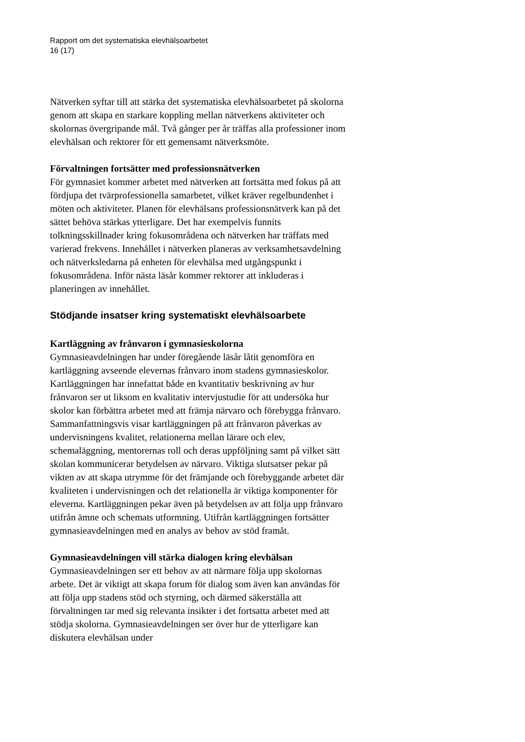Rapport om det systematiska elevhälsoarbetet
16 (17)
Nätverken syftar till att stärka det systematiska elevhälsoarbetet på skolorna genom att skapa en starkare koppling mellan nätverkens aktiviteter och skolornas övergripande mål. Två gånger per år träffas alla professioner inom elevhälsan och rektorer för ett gemensamt nätverksmöte.
Förvaltningen fortsätter med professionsnätverken
För gymnasiet kommer arbetet med nätverken att fortsätta med fokus på att fördjupa det tvärprofessionella samarbetet, vilket kräver regelbundenhet i möten och aktiviteter. Planen för elevhälsans professionsnätverk kan på det sättet behöva stärkas ytterligare. Det har exempelvis funnits tolkningsskillnader kring fokusområdena och nätverken har träffats med varierad frekvens. Innehållet i nätverken planeras av verksamhetsavdelning och nätverksledarna på enheten för elevhälsa med utgångspunkt i fokusområdena. Inför nästa läsår kommer rektorer att inkluderas i planeringen av innehållet.
Stödjande insatser kring systematiskt elevhälsoarbete
Kartläggning av frånvaron i gymnasieskolorna
Gymnasieavdelningen har under föregående läsår låtit genomföra en kartläggning avseende elevernas frånvaro inom stadens gymnasieskolor. Kartläggningen har innefattat både en kvantitativ beskrivning av hur frånvaron ser ut liksom en kvalitativ intervjustudie för att undersöka hur skolor kan förbättra arbetet med att främja närvaro och förebygga frånvaro. Sammanfattningsvis visar kartläggningen på att frånvaron påverkas av undervisningens kvalitet, relationerna mellan lärare och elev, schemaläggning, mentorernas roll och deras uppföljning samt på vilket sätt skolan kommunicerar betydelsen av närvaro. Viktiga slutsatser pekar på vikten av att skapa utrymme för det främjande och förebyggande arbetet där kvaliteten i undervisningen och det relationella är viktiga komponenter för eleverna. Kartläggningen pekar även på betydelsen av att följa upp frånvaro utifrån ämne och schemats utformning. Utifrån kartläggningen fortsätter gymnasieavdelningen med en analys av behov av stöd framåt.
Gymnasieavdelningen vill stärka dialogen kring elevhälsan
Gymnasieavdelningen ser ett behov av att närmare följa upp skolornas arbete. Det är viktigt att skapa forum för dialog som även kan användas för att följa upp stadens stöd och styrning, och därmed säkerställa att förvaltningen tar med sig relevanta insikter i det fortsatta arbetet med att stödja skolorna. Gymnasieavdelningen ser över hur de ytterligare kan diskutera elevhälsan under